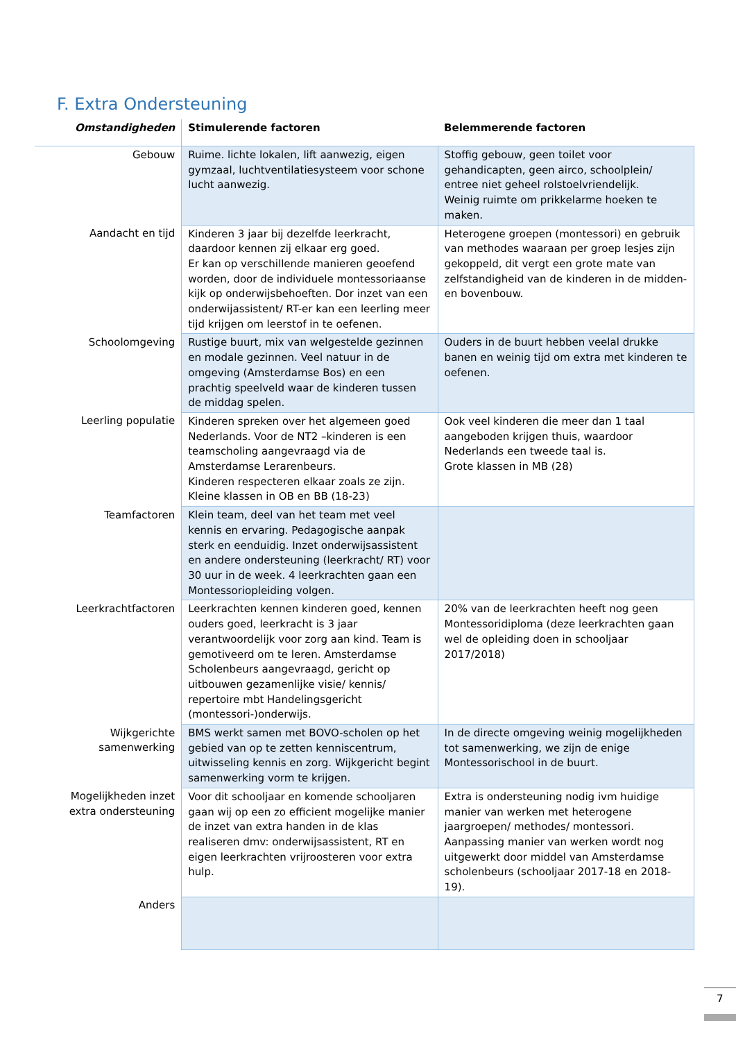F. Extra Ondersteuning
| Omstandigheden | Stimulerende factoren | Belemmerende factoren |
| --- | --- | --- |
| Gebouw | Ruime. lichte lokalen, lift aanwezig, eigen gymzaal, luchtventilatiesysteem voor schone lucht aanwezig. | Stoffig gebouw, geen toilet voor gehandicapten, geen airco, schoolplein/ entree niet geheel rolstoelvriendelijk. Weinig ruimte om prikkelarme hoeken te maken. |
| Aandacht en tijd | Kinderen 3 jaar bij dezelfde leerkracht, daardoor kennen zij elkaar erg goed. Er kan op verschillende manieren geoefend worden, door de individuele montessoriaanse kijk op onderwijsbehoeften. Dor inzet van een onderwijassistent/ RT-er kan een leerling meer tijd krijgen om leerstof in te oefenen. | Heterogene groepen (montessori) en gebruik van methodes waaraan per groep lesjes zijn gekoppeld, dit vergt een grote mate van zelfstandigheid van de kinderen in de midden- en bovenbouw. |
| Schoolomgeving | Rustige buurt, mix van welgestelde gezinnen en modale gezinnen. Veel natuur in de omgeving (Amsterdamse Bos) en een prachtig speelveld waar de kinderen tussen de middag spelen. | Ouders in de buurt hebben veelal drukke banen en weinig tijd om extra met kinderen te oefenen. |
| Leerling populatie | Kinderen spreken over het algemeen goed Nederlands. Voor de NT2 –kinderen is een teamscholing aangevraagd via de Amsterdamse Lerarenbeurs. Kinderen respecteren elkaar zoals ze zijn. Kleine klassen in OB en BB (18-23) | Ook veel kinderen die meer dan 1 taal aangeboden krijgen thuis, waardoor Nederlands een tweede taal is. Grote klassen in MB (28) |
| Teamfactoren | Klein team, deel van het team met veel kennis en ervaring. Pedagogische aanpak sterk en eenduidig. Inzet onderwijsassistent en andere ondersteuning (leerkracht/ RT) voor 30 uur in de week. 4 leerkrachten gaan een Montessoriopleiding volgen. | |
| Leerkrachtfactoren | Leerkrachten kennen kinderen goed, kennen ouders goed, leerkracht is 3 jaar verantwoordelijk voor zorg aan kind. Team is gemotiveerd om te leren. Amsterdamse Scholenbeurs aangevraagd, gericht op uitbouwen gezamenlijke visie/ kennis/ repertoire mbt Handelingsgericht (montessori-)onderwijs. | 20% van de leerkrachten heeft nog geen Montessoridiploma (deze leerkrachten gaan wel de opleiding doen in schooljaar 2017/2018) |
| Wijkgerichte samenwerking | BMS werkt samen met BOVO-scholen op het gebied van op te zetten kenniscentrum, uitwisseling kennis en zorg. Wijkgericht begint samenwerking vorm te krijgen. | In de directe omgeving weinig mogelijkheden tot samenwerking, we zijn de enige Montessorischool in de buurt. |
| Mogelijkheden inzet extra ondersteuning | Voor dit schooljaar en komende schooljaren gaan wij op een zo efficient mogelijke manier de inzet van extra handen in de klas realiseren dmv: onderwijsassistent, RT en eigen leerkrachten vrijroosteren voor extra hulp. | Extra is ondersteuning nodig ivm huidige manier van werken met heterogene jaargroepen/ methodes/ montessori. Aanpassing manier van werken wordt nog uitgewerkt door middel van Amsterdamse scholenbeurs (schooljaar 2017-18 en 2018-19). |
| Anders | | |
7